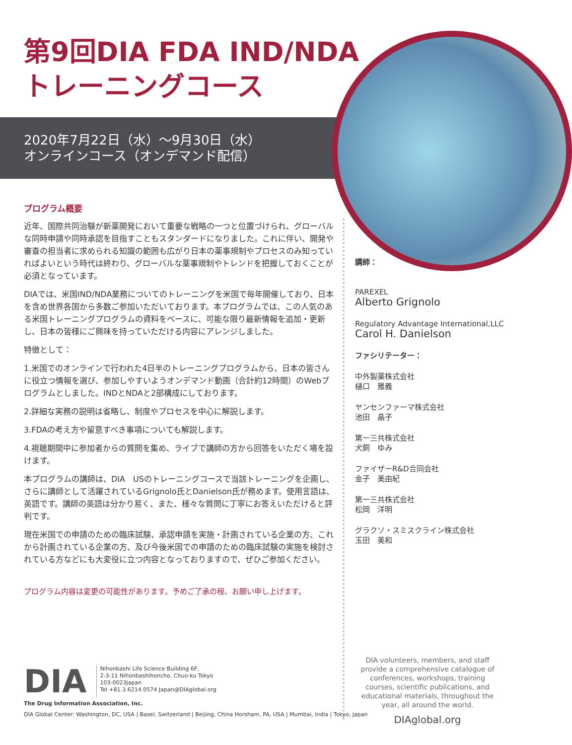第9回DIA FDA IND/NDA
トレーニングコース
2020年7月22日（水）～9月30日（水）
オンラインコース（オンデマンド配信）
プログラム概要
近年、国際共同治験が新薬開発において重要な戦略の一つと位置づけられ、グローバルな同時申請や同時承認を目指すこともスタンダードになりました。これに伴い、開発や審査の担当者に求められる知識の範囲も広がり日本の薬事規制やプロセスのみ知っていればよいという時代は終わり、グローバルな薬事規制やトレンドを把握しておくことが必須となっています。
DIAでは、米国IND/NDA業務についてのトレーニングを米国で毎年開催しており、日本を含め世界各国から多数ご参加いただいております。本プログラムでは、この人気のある米国トレーニングプログラムの資料をベースに、可能な限り最新情報を追加・更新し、日本の皆様にご興味を持っていただける内容にアレンジしました。
特徴として：
1.米国でのオンラインで行われた4日半のトレーニングプログラムから、日本の皆さんに役立つ情報を選び、参加しやすいようオンデマンド動画（合計約12時間）のWebプログラムとしました。INDとNDAと2部構成にしております。
2.詳細な実務の説明は省略し、制度やプロセスを中心に解説します。
3.FDAの考え方や留意すべき事項についても解説します。
4.視聴期間中に参加者からの質問を集め、ライブで講師の方から回答をいただく場を設けます。
本プログラムの講師は、DIA　USのトレーニングコースで当該トレーニングを企画し、さらに講師として活躍されているGrignolo氏とDanielson氏が務めます。使用言語は、英語です。講師の英語は分かり易く、また、様々な質問に丁寧にお答えいただけると評判です。
現在米国での申請のための臨床試験、承認申請を実施・計画されている企業の方、これから計画されている企業の方、及び今後米国での申請のための臨床試験の実施を検討されている方などにも大変役に立つ内容となっておりますので、ぜひご参加ください。
プログラム内容は変更の可能性があります。予めご了承の程、お願い申し上げます。
講師：
PAREXEL
Alberto Grignolo
Regulatory Advantage International,LLC
Carol H. Danielson
ファシリテーター：
中外製薬株式会社
樋口　雅義
ヤンセンファーマ株式会社
池田　晶子
第一三共株式会社
犬飼　ゆみ
ファイザーR&D合同会社
金子　美由紀
第一三共株式会社
松岡　洋明
グラクソ・スミスクライン株式会社
玉田　美和
DIA
Nihonbashi Life Science Building 6F,
2-3-11 Nihonbashihoncho, Chuo-ku Tokyo
103-0023Japan
Tel +81.3.6214.0574 Japan@DIAglobal.org
The Drug Information Association, Inc.
DIA Global Center: Washington, DC, USA | Basel, Switzerland | Beijing, China Horsham, PA, USA | Mumbai, India | Tokyo, Japan
DIA volunteers, members, and staff provide a comprehensive catalogue of conferences, workshops, training courses, scientific publications, and educational materials, throughout the year, all around the world.
DIAglobal.org